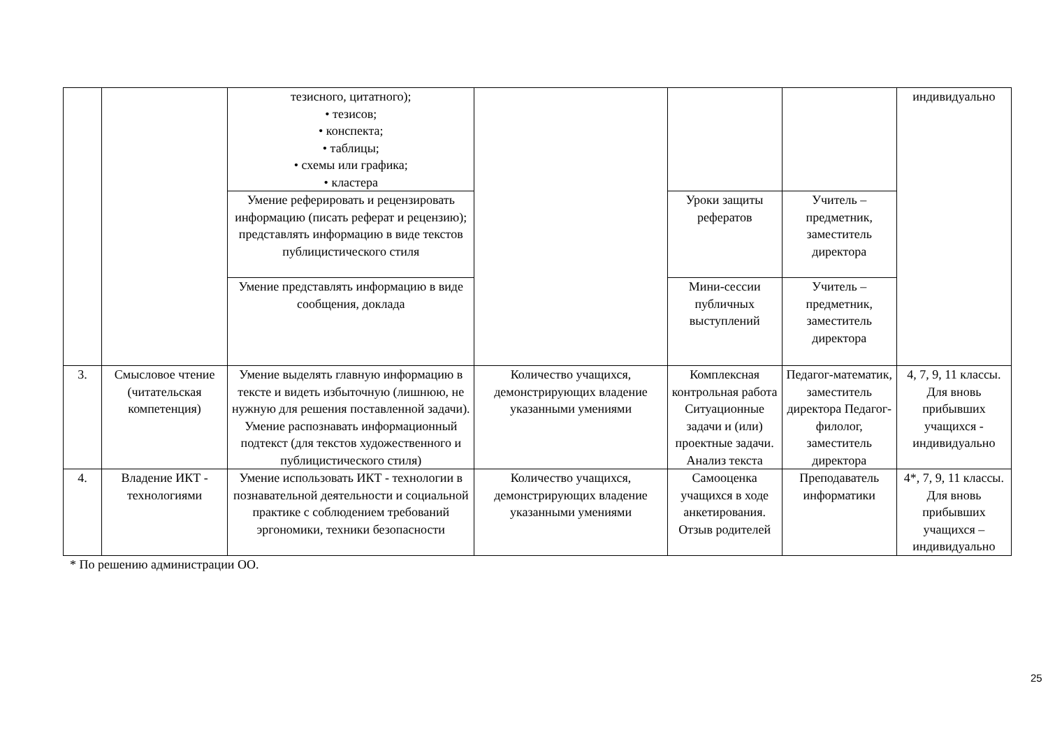| | | тезисного, цитатного); • тезисов; • конспекта; • таблицы; • схемы или графика; • кластера | | | | индивидуально |
| | | Умение реферировать и рецензировать информацию (писать реферат и рецензию); представлять информацию в виде текстов публицистического стиля | | Уроки защиты рефератов | Учитель – предметник, заместитель директора | |
| | | Умение представлять информацию в виде сообщения, доклада | | Мини-сессии публичных выступлений | Учитель – предметник, заместитель директора | |
| 3. | Смысловое чтение (читательская компетенция) | Умение выделять главную информацию в тексте и видеть избыточную (лишнюю, не нужную для решения поставленной задачи). Умение распознавать информационный подтекст (для текстов художественного и публицистического стиля) | Количество учащихся, демонстрирующих владение указанными умениями | Комплексная контрольная работа Ситуационные задачи и (или) проектные задачи. Анализ текста | Педагог-математик, заместитель директора Педагог-филолог, заместитель директора | 4, 7, 9, 11 классы. Для вновь прибывших учащихся - индивидуально |
| 4. | Владение ИКТ - технологиями | Умение использовать ИКТ - технологии в познавательной деятельности и социальной практике с соблюдением требований эргономики, техники безопасности | Количество учащихся, демонстрирующих владение указанными умениями | Самооценка учащихся в ходе анкетирования. Отзыв родителей | Преподаватель информатики | 4*, 7, 9, 11 классы. Для вновь прибывших учащихся – индивидуально |
* По решению администрации ОО.
25